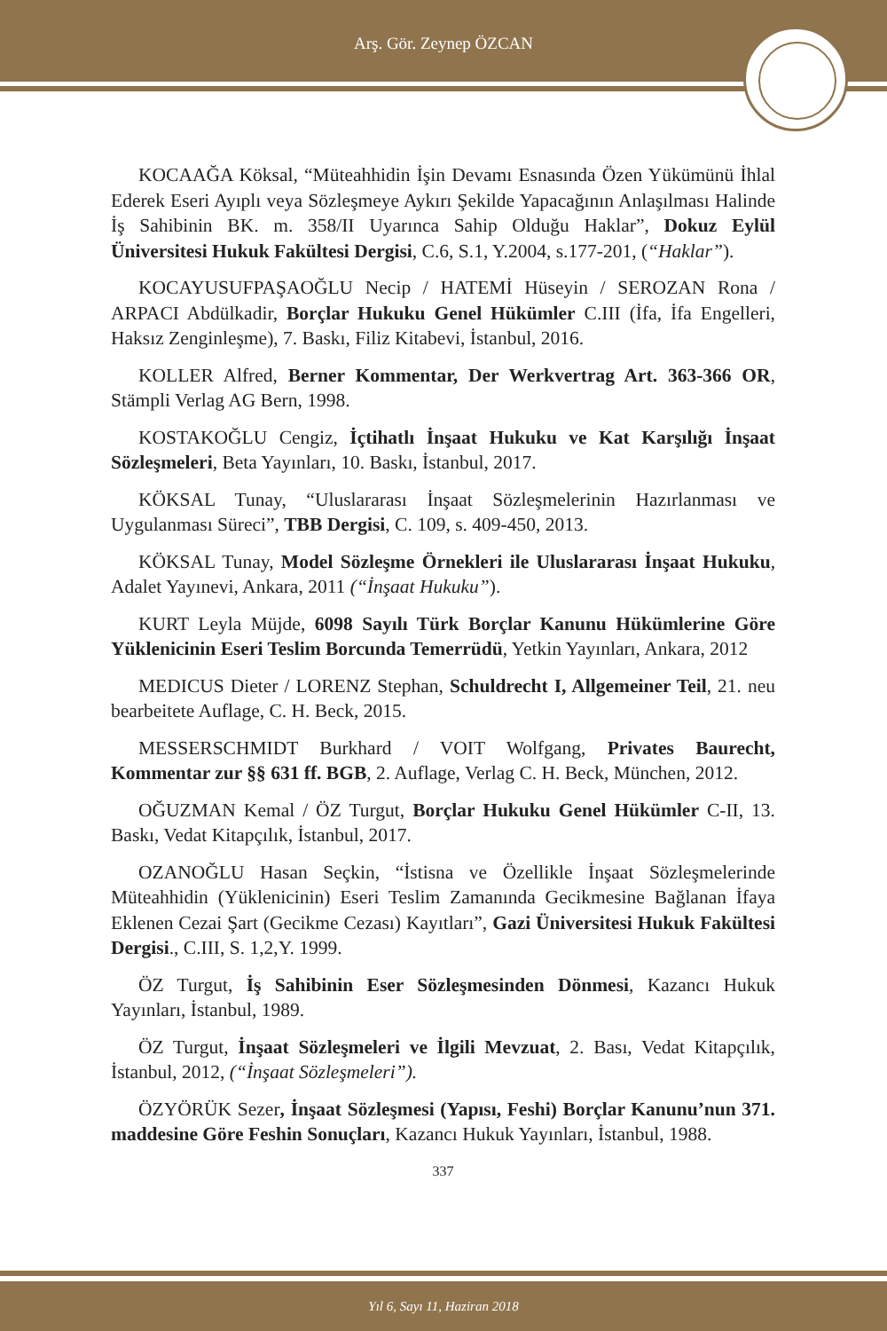Arş. Gör. Zeynep ÖZCAN
KOCAAĞA Köksal, “Müteahhidin İşin Devamı Esnasında Özen Yükümünü İhlal Ederek Eseri Ayıplı veya Sözleşmeye Aykırı Şekilde Yapacağının Anlaşılması Halinde İş Sahibinin BK. m. 358/II Uyarınca Sahip Olduğu Haklar”, Dokuz Eylül Üniversitesi Hukuk Fakültesi Dergisi, C.6, S.1, Y.2004, s.177-201, (“Haklar”).
KOCAYUSUFPAŞAOĞLU Necip / HATEMİ Hüseyin / SEROZAN Rona / ARPACI Abdülkadir, Borçlar Hukuku Genel Hükümler C.III (İfa, İfa Engelleri, Haksız Zenginleşme), 7. Baskı, Filiz Kitabevi, İstanbul, 2016.
KOLLER Alfred, Berner Kommentar, Der Werkvertrag Art. 363-366 OR, Stämpli Verlag AG Bern, 1998.
KOSTAKOĞLU Cengiz, İçtihatlı İnşaat Hukuku ve Kat Karşılığı İnşaat Sözleşmeleri, Beta Yayınları, 10. Baskı, İstanbul, 2017.
KÖKSAL Tunay, “Uluslararası İnşaat Sözleşmelerinin Hazırlanması ve Uygulanması Süreci”, TBB Dergisi, C. 109, s. 409-450, 2013.
KÖKSAL Tunay, Model Sözleşme Örnekleri ile Uluslararası İnşaat Hukuku, Adalet Yayınevi, Ankara, 2011 (“İnşaat Hukuku”).
KURT Leyla Müjde, 6098 Sayılı Türk Borçlar Kanunu Hükümlerine Göre Yüklenicinin Eseri Teslim Borcunda Temerrüdü, Yetkin Yayınları, Ankara, 2012
MEDICUS Dieter / LORENZ Stephan, Schuldrecht I, Allgemeiner Teil, 21. neu bearbeitete Auflage, C. H. Beck, 2015.
MESSERSCHMIDT Burkhard / VOIT Wolfgang, Privates Baurecht, Kommentar zur §§ 631 ff. BGB, 2. Auflage, Verlag C. H. Beck, München, 2012.
OĞUZMAN Kemal / ÖZ Turgut, Borçlar Hukuku Genel Hükümler C-II, 13. Baskı, Vedat Kitapçılık, İstanbul, 2017.
OZANOĞLU Hasan Seçkin, “İstisna ve Özellikle İnşaat Sözleşmelerinde Müteahhidin (Yüklenicinin) Eseri Teslim Zamanında Gecikmesine Bağlanan İfaya Eklenen Cezai Şart (Gecikme Cezası) Kayıtları”, Gazi Üniversitesi Hukuk Fakültesi Dergisi., C.III, S. 1,2,Y. 1999.
ÖZ Turgut, İş Sahibinin Eser Sözleşmesinden Dönmesi, Kazancı Hukuk Yayınları, İstanbul, 1989.
ÖZ Turgut, İnşaat Sözleşmeleri ve İlgili Mevzuat, 2. Bası, Vedat Kitapçılık, İstanbul, 2012, (“İnşaat Sözleşmeleri”).
ÖZYÖRÜK Sezer, İnşaat Sözleşmesi (Yapısı, Feshi) Borçlar Kanunu’nun 371. maddesine Göre Feshin Sonuçları, Kazancı Hukuk Yayınları, İstanbul, 1988.
337
Yıl 6, Sayı 11, Haziran 2018